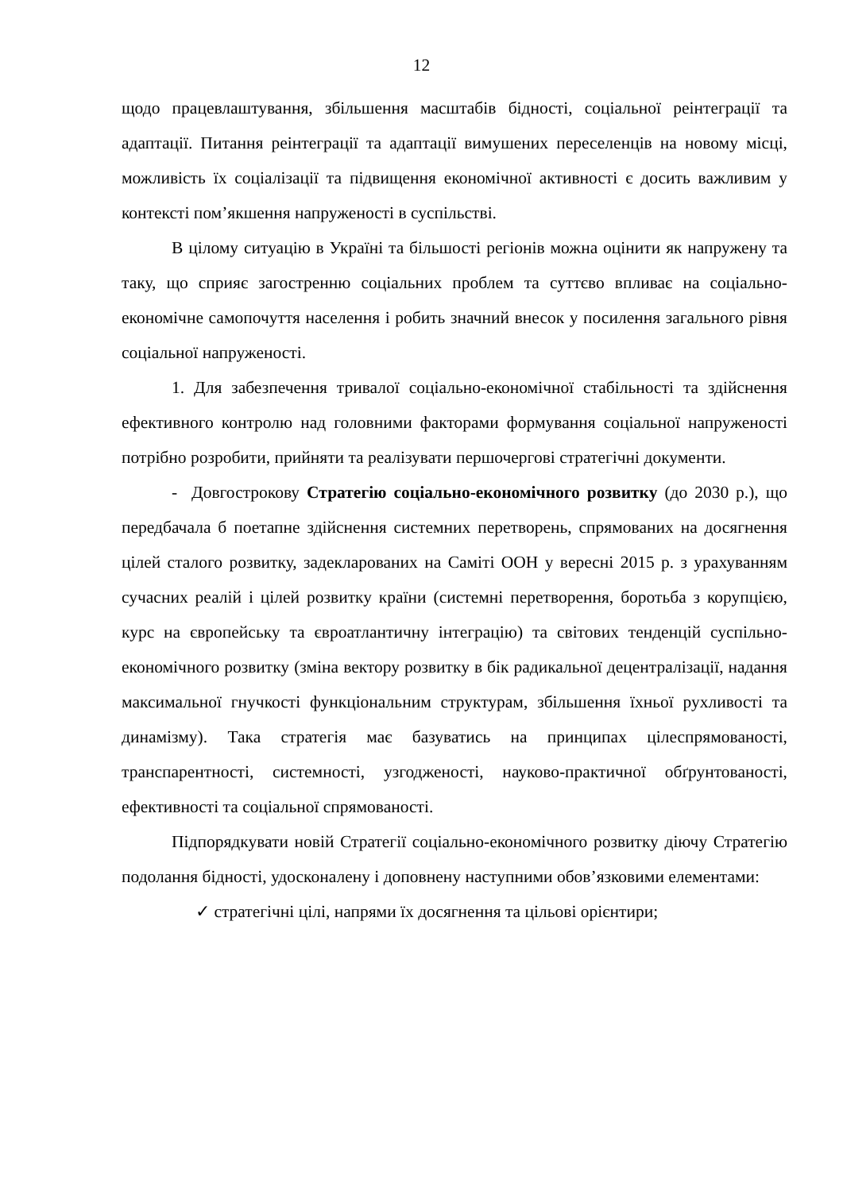12
щодо працевлаштування, збільшення масштабів бідності, соціальної реінтеграції та адаптації. Питання реінтеграції та адаптації вимушених переселенців на новому місці, можливість їх соціалізації та підвищення економічної активності є досить важливим у контексті пом’якшення напруженості в суспільстві.
В цілому ситуацію в Україні та більшості регіонів можна оцінити як напружену та таку, що сприяє загостренню соціальних проблем та суттєво впливає на соціально-економічне самопочуття населення і робить значний внесок у посилення загального рівня соціальної напруженості.
1. Для забезпечення тривалої соціально-економічної стабільності та здійснення ефективного контролю над головними факторами формування соціальної напруженості потрібно розробити, прийняти та реалізувати першочергові стратегічні документи.
- Довгострокову Стратегію соціально-економічного розвитку (до 2030 р.), що передбачала б поетапне здійснення системних перетворень, спрямованих на досягнення цілей сталого розвитку, задекларованих на Саміті ООН у вересні 2015 р. з урахуванням сучасних реалій і цілей розвитку країни (системні перетворення, боротьба з корупцією, курс на європейську та євроатлантичну інтеграцію) та світових тенденцій суспільно-економічного розвитку (зміна вектору розвитку в бік радикальної децентралізації, надання максимальної гнучкості функціональним структурам, збільшення їхньої рухливості та динамізму). Така стратегія має базуватись на принципах цілеспрямованості, транспарентності, системності, узгодженості, науково-практичної обґрунтованості, ефективності та соціальної спрямованості.
Підпорядкувати новій Стратегії соціально-економічного розвитку діючу Стратегію подолання бідності, удосконалену і доповнену наступними обов’язковими елементами:
✓ стратегічні цілі, напрями їх досягнення та цільові орієнтири;